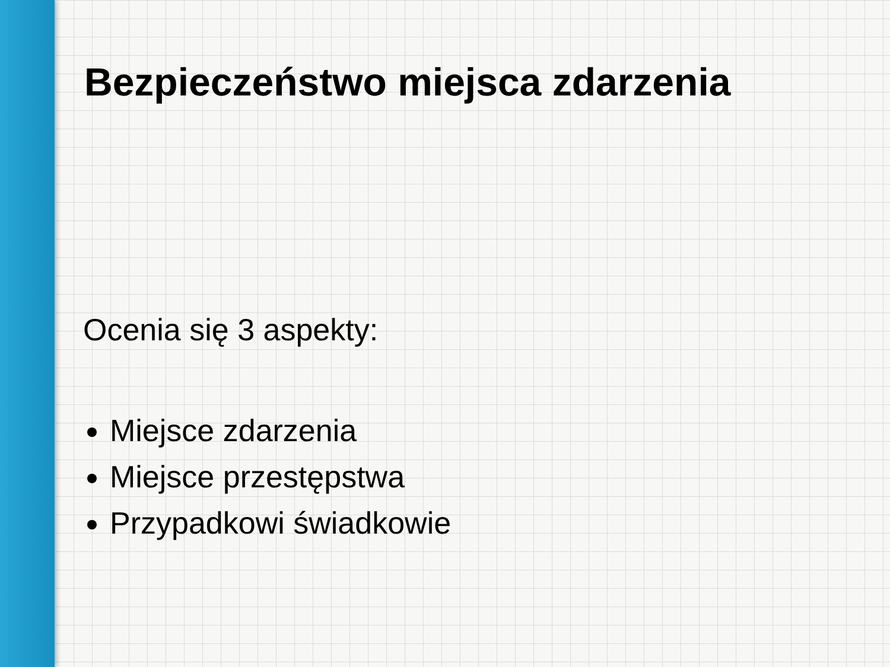Bezpieczeństwo miejsca zdarzenia
Ocenia się 3 aspekty:
Miejsce zdarzenia
Miejsce przestępstwa
Przypadkowi świadkowie